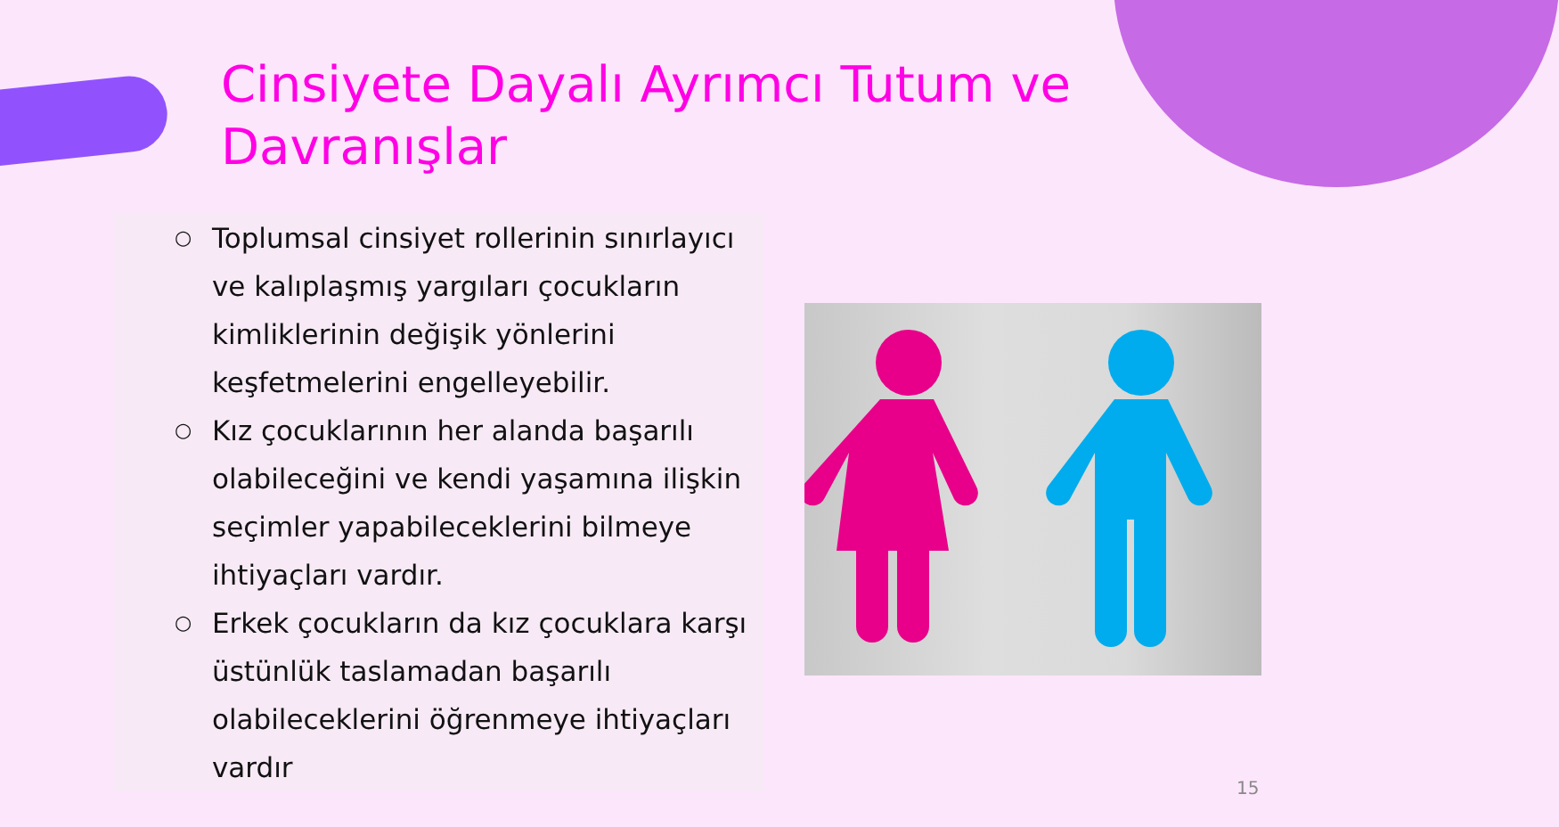Cinsiyete Dayalı Ayrımcı Tutum ve Davranışlar
○ Toplumsal cinsiyet rollerinin sınırlayıcı ve kalıplaşmış yargıları çocukların kimliklerinin değişik yönlerini keşfetmelerini engelleyebilir.
○ Kız çocuklarının her alanda başarılı olabileceğini ve kendi yaşamına ilişkin seçimler yapabileceklerini bilmeye ihtiyaçları vardır.
○ Erkek çocukların da kız çocuklara karşı üstünlük taslamadan başarılı olabileceklerini öğrenmeye ihtiyaçları vardır
15